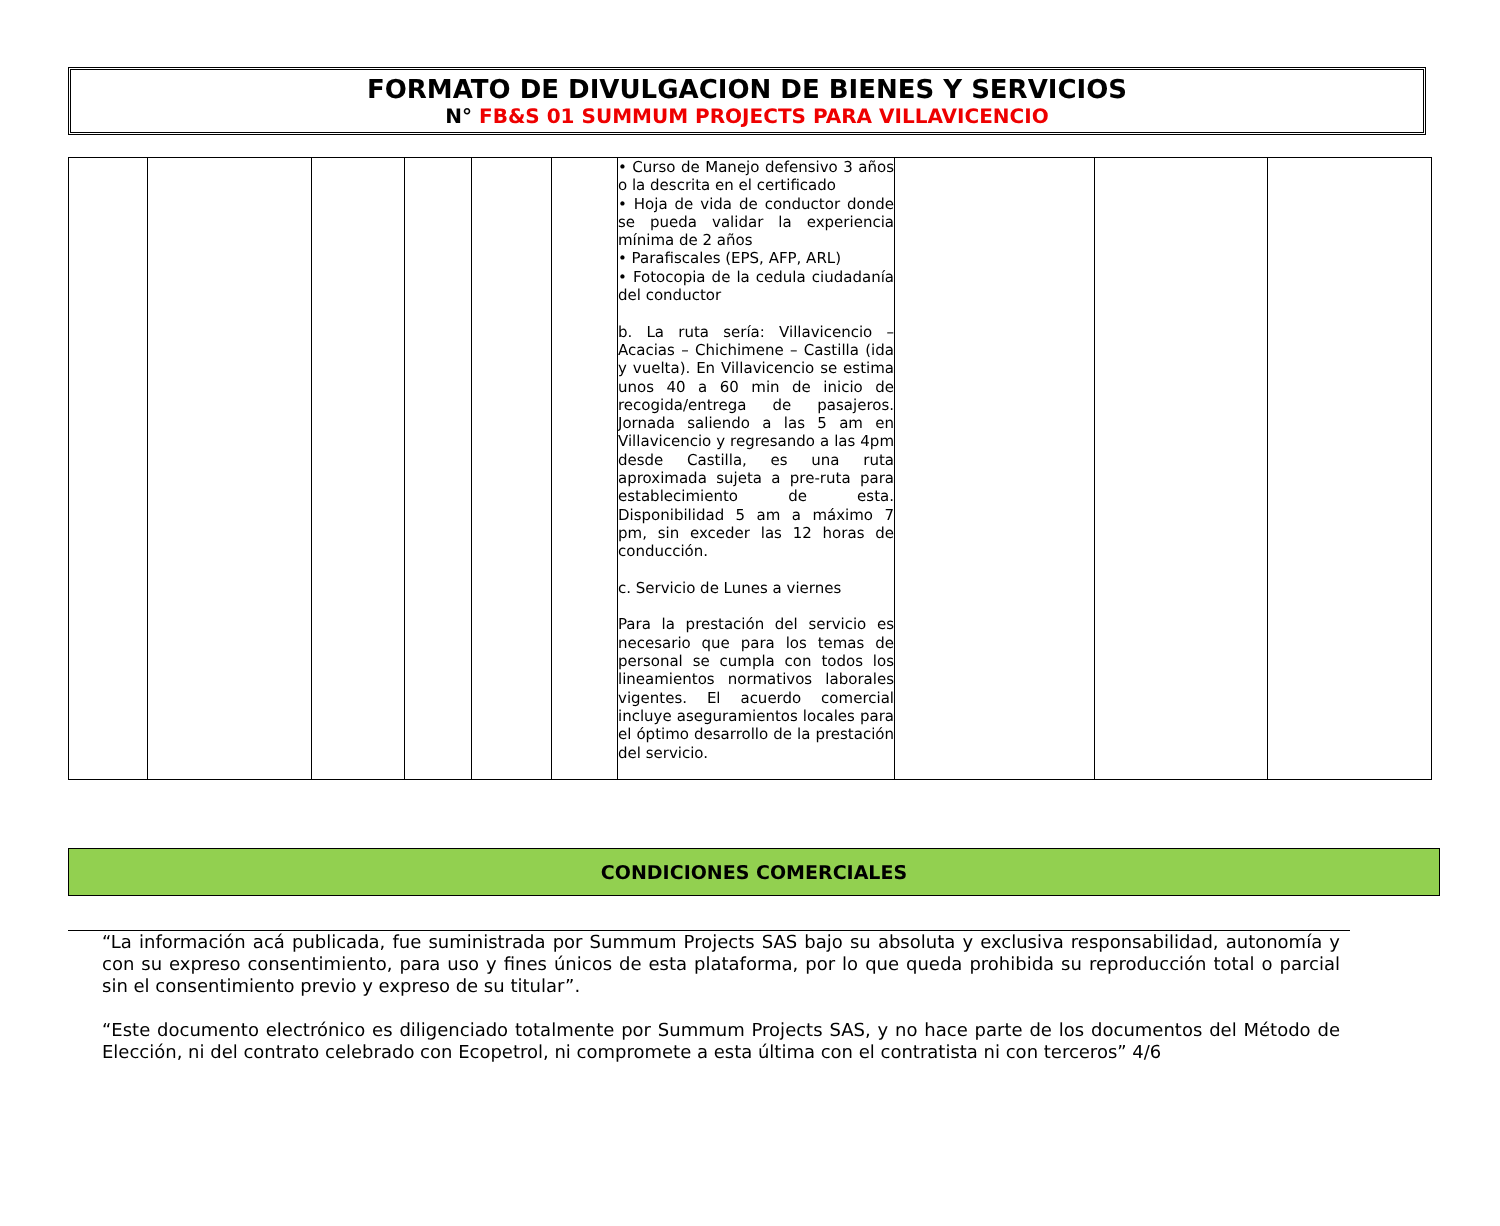FORMATO DE DIVULGACION DE BIENES Y SERVICIOS
N° FB&S 01 SUMMUM PROJECTS PARA VILLAVICENCIO
| | | | | | | • Curso de Manejo defensivo 3 años o la descrita en el certificado • Hoja de vida de conductor donde se pueda validar la experiencia mínima de 2 años • Parafiscales (EPS, AFP, ARL) • Fotocopia de la cedula ciudadanía del conductor b. La ruta sería: Villavicencio – Acacias – Chichimene – Castilla (ida y vuelta). En Villavicencio se estima unos 40 a 60 min de inicio de recogida/entrega de pasajeros. Jornada saliendo a las 5 am en Villavicencio y regresando a las 4pm desde Castilla, es una ruta aproximada sujeta a pre-ruta para establecimiento de esta. Disponibilidad 5 am a máximo 7 pm, sin exceder las 12 horas de conducción. c. Servicio de Lunes a viernes Para la prestación del servicio es necesario que para los temas de personal se cumpla con todos los lineamientos normativos laborales vigentes. El acuerdo comercial incluye aseguramientos locales para el óptimo desarrollo de la prestación del servicio. | | | |
CONDICIONES COMERCIALES
“La información acá publicada, fue suministrada por Summum Projects SAS bajo su absoluta y exclusiva responsabilidad, autonomía y con su expreso consentimiento, para uso y fines únicos de esta plataforma, por lo que queda prohibida su reproducción total o parcial sin el consentimiento previo y expreso de su titular”.
“Este documento electrónico es diligenciado totalmente por Summum Projects SAS, y no hace parte de los documentos del Método de Elección, ni del contrato celebrado con Ecopetrol, ni compromete a esta última con el contratista ni con terceros” 4/6